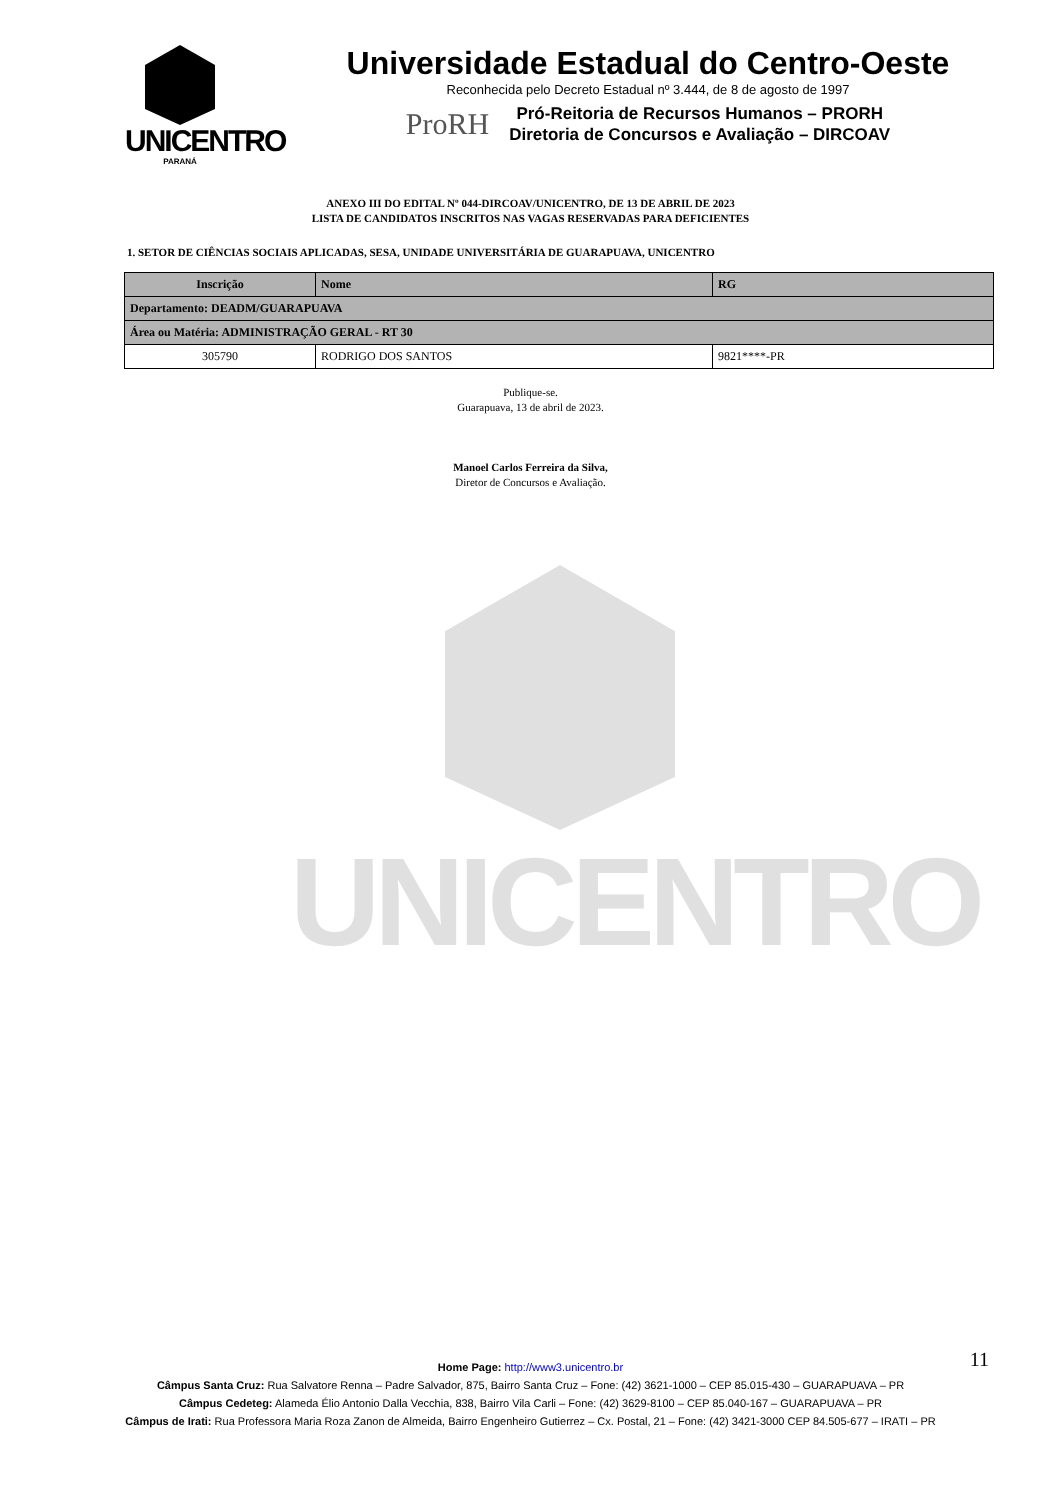UNICENTRO
PARANÁ
Universidade Estadual do Centro-Oeste
Reconhecida pelo Decreto Estadual nº 3.444, de 8 de agosto de 1997
ProRH
Pró-Reitoria de Recursos Humanos – PRORH
Diretoria de Concursos e Avaliação – DIRCOAV
ANEXO III DO EDITAL Nº 044-DIRCOAV/UNICENTRO, DE 13 DE ABRIL DE 2023
LISTA DE CANDIDATOS INSCRITOS NAS VAGAS RESERVADAS PARA DEFICIENTES
1. SETOR DE CIÊNCIAS SOCIAIS APLICADAS, SESA, UNIDADE UNIVERSITÁRIA DE GUARAPUAVA, UNICENTRO
| Inscrição | Nome | RG |
| --- | --- | --- |
| Departamento: DEADM/GUARAPUAVA | | |
| Área ou Matéria: ADMINISTRAÇÃO GERAL - RT 30 | | |
| 305790 | RODRIGO DOS SANTOS | 9821****-PR |
Publique-se.
Guarapuava, 13 de abril de 2023.
Manoel Carlos Ferreira da Silva,
Diretor de Concursos e Avaliação.
UNICENTRO
11
Home Page: http://www3.unicentro.br
Câmpus Santa Cruz: Rua Salvatore Renna – Padre Salvador, 875, Bairro Santa Cruz – Fone: (42) 3621-1000 – CEP 85.015-430 – GUARAPUAVA – PR
Câmpus Cedeteg: Alameda Élio Antonio Dalla Vecchia, 838, Bairro Vila Carli – Fone: (42) 3629-8100 – CEP 85.040-167 – GUARAPUAVA – PR
Câmpus de Irati: Rua Professora Maria Roza Zanon de Almeida, Bairro Engenheiro Gutierrez – Cx. Postal, 21 – Fone: (42) 3421-3000 CEP 84.505-677 – IRATI – PR